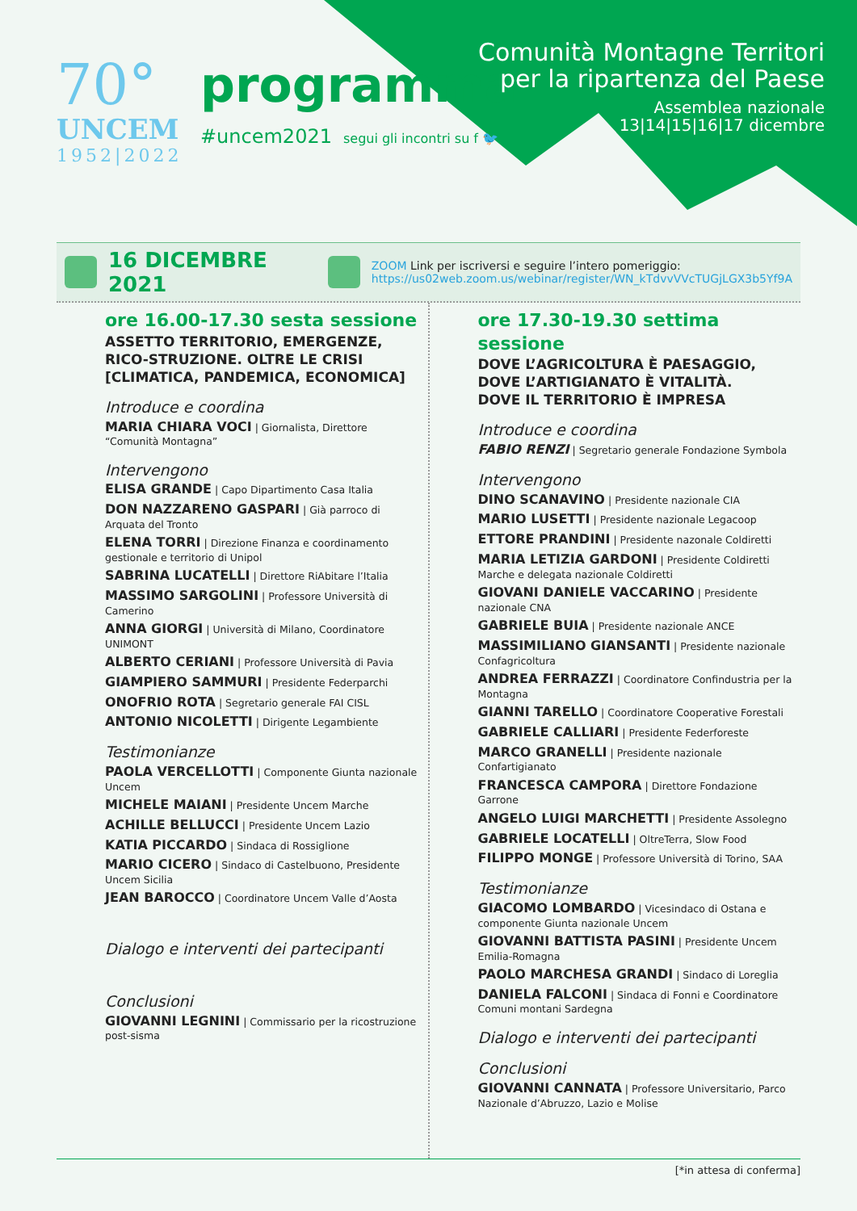70°
UNCEM
1952|2022
programma
#uncem2021 segui gli incontri su f 🐦
Comunità Montagne Territori
per la ripartenza del Paese
Assemblea nazionale
13|14|15|16|17 dicembre
16 DICEMBRE 2021
ZOOM Link per iscriversi e seguire l’intero pomeriggio:
https://us02web.zoom.us/webinar/register/WN_kTdvvVVcTUGjLGX3b5Yf9A
ore 16.00-17.30 sesta sessione
ASSETTO TERRITORIO, EMERGENZE, RICO-STRUZIONE. OLTRE LE CRISI [CLIMATICA, PANDEMICA, ECONOMICA]
Introduce e coordina
MARIA CHIARA VOCI | Giornalista, Direttore “Comunità Montagna”
Intervengono
ELISA GRANDE | Capo Dipartimento Casa Italia
DON NAZZARENO GASPARI | Già parroco di Arquata del Tronto
ELENA TORRI | Direzione Finanza e coordinamento gestionale e territorio di Unipol
SABRINA LUCATELLI | Direttore RiAbitare l’Italia
MASSIMO SARGOLINI | Professore Università di Camerino
ANNA GIORGI | Università di Milano, Coordinatore UNIMONT
ALBERTO CERIANI | Professore Università di Pavia
GIAMPIERO SAMMURI | Presidente Federparchi
ONOFRIO ROTA | Segretario generale FAI CISL
ANTONIO NICOLETTI | Dirigente Legambiente
Testimonianze
PAOLA VERCELLOTTI | Componente Giunta nazionale Uncem
MICHELE MAIANI | Presidente Uncem Marche
ACHILLE BELLUCCI | Presidente Uncem Lazio
KATIA PICCARDO | Sindaca di Rossiglione
MARIO CICERO | Sindaco di Castelbuono, Presidente Uncem Sicilia
JEAN BAROCCO | Coordinatore Uncem Valle d’Aosta
Dialogo e interventi dei partecipanti
Conclusioni
GIOVANNI LEGNINI | Commissario per la ricostruzione post-sisma
ore 17.30-19.30 settima sessione
DOVE L’AGRICOLTURA È PAESAGGIO,
DOVE L’ARTIGIANATO È VITALITÀ.
DOVE IL TERRITORIO È IMPRESA
Introduce e coordina
FABIO RENZI | Segretario generale Fondazione Symbola
Intervengono
DINO SCANAVINO | Presidente nazionale CIA
MARIO LUSETTI | Presidente nazionale Legacoop
ETTORE PRANDINI | Presidente nazonale Coldiretti
MARIA LETIZIA GARDONI | Presidente Coldiretti Marche e delegata nazionale Coldiretti
GIOVANI DANIELE VACCARINO | Presidente nazionale CNA
GABRIELE BUIA | Presidente nazionale ANCE
MASSIMILIANO GIANSANTI | Presidente nazionale Confagricoltura
ANDREA FERRAZZI | Coordinatore Confindustria per la Montagna
GIANNI TARELLO | Coordinatore Cooperative Forestali
GABRIELE CALLIARI | Presidente Federforeste
MARCO GRANELLI | Presidente nazionale Confartigianato
FRANCESCA CAMPORA | Direttore Fondazione Garrone
ANGELO LUIGI MARCHETTI | Presidente Assolegno
GABRIELE LOCATELLI | OltreTerra, Slow Food
FILIPPO MONGE | Professore Università di Torino, SAA
Testimonianze
GIACOMO LOMBARDO | Vicesindaco di Ostana e componente Giunta nazionale Uncem
GIOVANNI BATTISTA PASINI | Presidente Uncem Emilia-Romagna
PAOLO MARCHESA GRANDI | Sindaco di Loreglia
DANIELA FALCONI | Sindaca di Fonni e Coordinatore Comuni montani Sardegna
Dialogo e interventi dei partecipanti
Conclusioni
GIOVANNI CANNATA | Professore Universitario, Parco Nazionale d’Abruzzo, Lazio e Molise
[*in attesa di conferma]